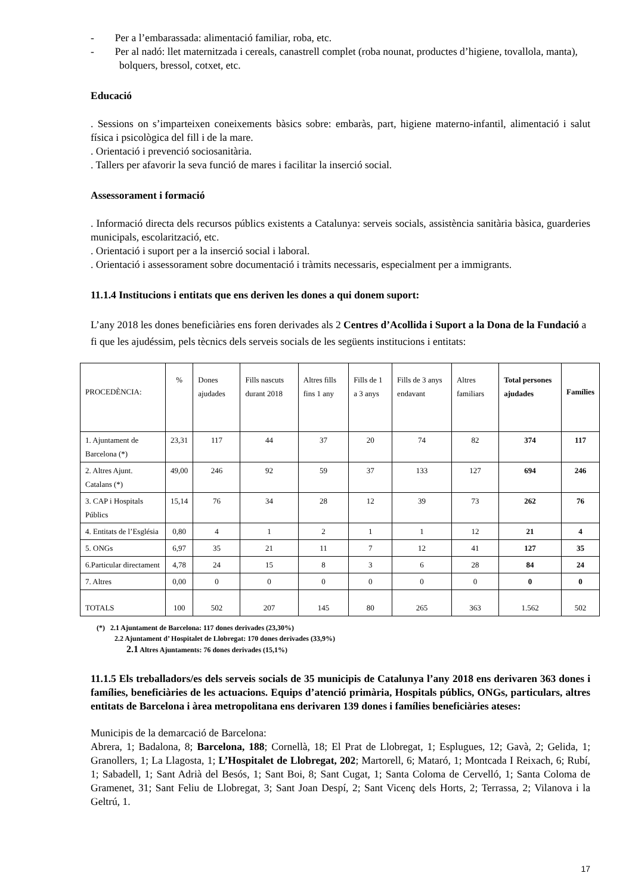- Per a l’embarassada: alimentació familiar, roba, etc.
- Per al nadó: llet maternitzada i cereals, canastrell complet (roba nounat, productes d’higiene, tovallola, manta), bolquers, bressol, cotxet, etc.
Educació
. Sessions on s’imparteixen coneixements bàsics sobre: embaràs, part, higiene materno-infantil, alimentació i salut física i psicològica del fill i de la mare.
. Orientació i prevenció sociosanitària.
. Tallers per afavorir la seva funció de mares i facilitar la inserció social.
Assessorament i formació
. Informació directa dels recursos públics existents a Catalunya: serveis socials, assistència sanitària bàsica, guarderies municipals, escolarització, etc.
. Orientació i suport per a la inserció social i laboral.
. Orientació i assessorament sobre documentació i tràmits necessaris, especialment per a immigrants.
11.1.4 Institucions i entitats que ens deriven les dones a qui donem suport:
L’any 2018 les dones beneficiàries ens foren derivades als 2 Centres d’Acollida i Suport a la Dona de la Fundació a fi que les ajudéssim, pels tècnics dels serveis socials de les següents institucions i entitats:
| PROCEDÈNCIA: | % | Dones ajudades | Fills nascuts durant 2018 | Altres fills fins 1 any | Fills de 1 a 3 anys | Fills de 3 anys endavant | Altres familiars | Total persones ajudades | Famílies |
| --- | --- | --- | --- | --- | --- | --- | --- | --- | --- |
| 1. Ajuntament de Barcelona (*) | 23,31 | 117 | 44 | 37 | 20 | 74 | 82 | 374 | 117 |
| 2. Altres Ajunt. Catalans (*) | 49,00 | 246 | 92 | 59 | 37 | 133 | 127 | 694 | 246 |
| 3. CAP i Hospitals Públics | 15,14 | 76 | 34 | 28 | 12 | 39 | 73 | 262 | 76 |
| 4. Entitats de l’Església | 0,80 | 4 | 1 | 2 | 1 | 1 | 12 | 21 | 4 |
| 5. ONGs | 6,97 | 35 | 21 | 11 | 7 | 12 | 41 | 127 | 35 |
| 6.Particular directament | 4,78 | 24 | 15 | 8 | 3 | 6 | 28 | 84 | 24 |
| 7. Altres | 0,00 | 0 | 0 | 0 | 0 | 0 | 0 | 0 | 0 |
| TOTALS | 100 | 502 | 207 | 145 | 80 | 265 | 363 | 1.562 | 502 |
(*) 2.1 Ajuntament de Barcelona: 117 dones derivades (23,30%)
2.2 Ajuntament d’ Hospitalet de Llobregat: 170 dones derivades (33,9%)
2.1 Altres Ajuntaments: 76 dones derivades (15,1%)
11.1.5 Els treballadors/es dels serveis socials de 35 municipis de Catalunya l’any 2018 ens derivaren 363 dones i famílies, beneficiàries de les actuacions. Equips d’atenció primària, Hospitals públics, ONGs, particulars, altres entitats de Barcelona i àrea metropolitana ens derivaren 139 dones i famílies beneficiàries ateses:
Municipis de la demarcació de Barcelona:
Abrera, 1; Badalona, 8; Barcelona, 188; Cornellà, 18; El Prat de Llobregat, 1; Esplugues, 12; Gavà, 2; Gelida, 1; Granollers, 1; La Llagosta, 1; L’Hospitalet de Llobregat, 202; Martorell, 6; Mataró, 1; Montcada I Reixach, 6; Rubí, 1; Sabadell, 1; Sant Adrià del Besós, 1; Sant Boi, 8; Sant Cugat, 1; Santa Coloma de Cervelló, 1; Santa Coloma de Gramenet, 31; Sant Feliu de Llobregat, 3; Sant Joan Despí, 2; Sant Vicenç dels Horts, 2; Terrassa, 2; Vilanova i la Geltrú, 1.
17